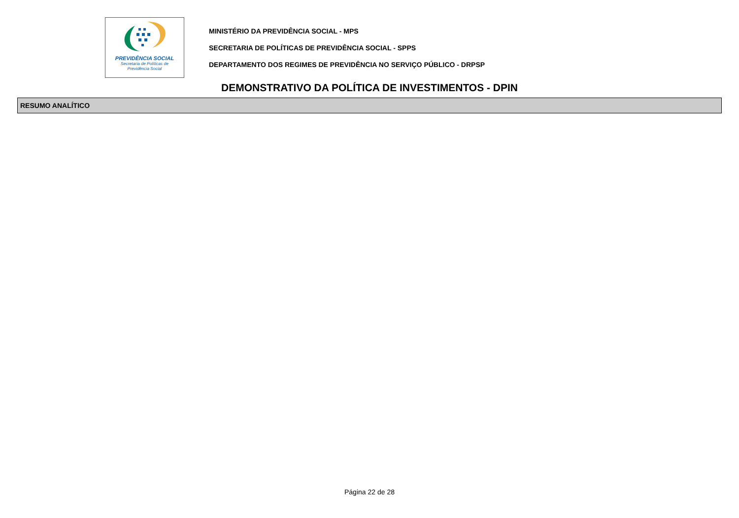PREVIDÊNCIA SOCIAL
Secretaria de Políticas de
Previdência Social
MINISTÉRIO DA PREVIDÊNCIA SOCIAL - MPS
SECRETARIA DE POLÍTICAS DE PREVIDÊNCIA SOCIAL - SPPS
DEPARTAMENTO DOS REGIMES DE PREVIDÊNCIA NO SERVIÇO PÚBLICO - DRPSP
DEMONSTRATIVO DA POLÍTICA DE INVESTIMENTOS - DPIN
RESUMO ANALÍTICO
Página 22 de 28